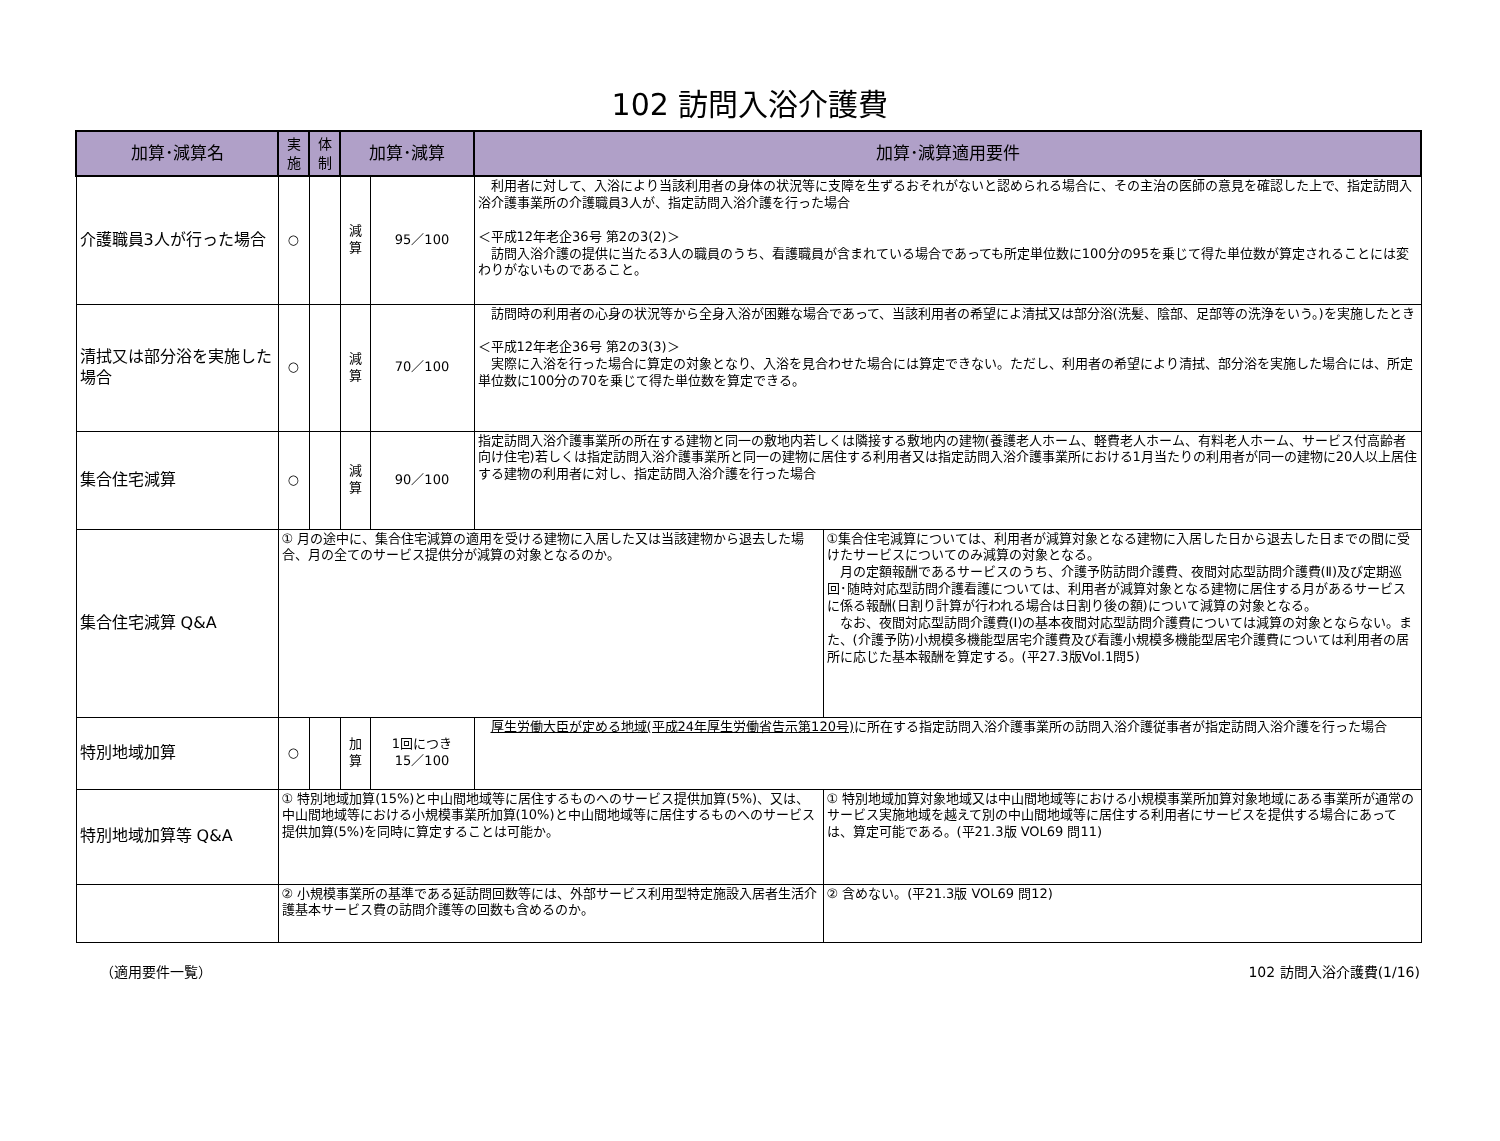102 訪問入浴介護費
| 加算･減算名 | 実 施 | 体 制 | 加算･減算 | | 加算･減算適用要件 | |
| --- | --- | --- | --- | --- | --- | --- |
| 介護職員3人が行った場合 | ○ | | 減 算 | 95／100 | 利用者に対して、入浴により当該利用者の身体の状況等に支障を生ずるおそれがないと認められる場合に、その主治の医師の意見を確認した上で、指定訪問入浴介護事業所の介護職員3人が、指定訪問入浴介護を行った場合 ＜平成12年老企36号 第2の3(2)＞ 訪問入浴介護の提供に当たる3人の職員のうち、看護職員が含まれている場合であっても所定単位数に100分の95を乗じて得た単位数が算定されることには変わりがないものであること。 | |
| 清拭又は部分浴を実施した場合 | ○ | | 減 算 | 70／100 | 訪問時の利用者の心身の状況等から全身入浴が困難な場合であって、当該利用者の希望によ清拭又は部分浴(洗髪、陰部、足部等の洗浄をいう。)を実施したとき ＜平成12年老企36号 第2の3(3)＞ 実際に入浴を行った場合に算定の対象となり、入浴を見合わせた場合には算定できない。ただし、利用者の希望により清拭、部分浴を実施した場合には、所定単位数に100分の70を乗じて得た単位数を算定できる。 | |
| 集合住宅減算 | ○ | | 減 算 | 90／100 | 指定訪問入浴介護事業所の所在する建物と同一の敷地内若しくは隣接する敷地内の建物(養護老人ホーム、軽費老人ホーム、有料老人ホーム、サービス付高齢者向け住宅)若しくは指定訪問入浴介護事業所と同一の建物に居住する利用者又は指定訪問入浴介護事業所における1月当たりの利用者が同一の建物に20人以上居住する建物の利用者に対し、指定訪問入浴介護を行った場合 | |
| 集合住宅減算 Q&A | ① 月の途中に、集合住宅減算の適用を受ける建物に入居した又は当該建物から退去した場合、月の全てのサービス提供分が減算の対象となるのか。 | | | | | ①集合住宅減算については、利用者が減算対象となる建物に入居した日から退去した日までの間に受けたサービスについてのみ減算の対象となる。 月の定額報酬であるサービスのうち、介護予防訪問介護費、夜間対応型訪問介護費(Ⅱ)及び定期巡回･随時対応型訪問介護看護については、利用者が減算対象となる建物に居住する月があるサービスに係る報酬(日割り計算が行われる場合は日割り後の額)について減算の対象となる。 なお、夜間対応型訪問介護費(Ⅰ)の基本夜間対応型訪問介護費については減算の対象とならない。また、(介護予防)小規模多機能型居宅介護費及び看護小規模多機能型居宅介護費については利用者の居所に応じた基本報酬を算定する。(平27.3版Vol.1問5) |
| 特別地域加算 | ○ | | 加 算 | 1回につき 15／100 | 厚生労働大臣が定める地域(平成24年厚生労働省告示第120号) に所在する指定訪問入浴介護事業所の訪問入浴介護従事者が指定訪問入浴介護を行った場合 | |
| 特別地域加算等 Q&A | ① 特別地域加算(15%)と中山間地域等に居住するものへのサービス提供加算(5%)、又は、中山間地域等における小規模事業所加算(10%)と中山間地域等に居住するものへのサービス提供加算(5%)を同時に算定することは可能か。 | | | | | ① 特別地域加算対象地域又は中山間地域等における小規模事業所加算対象地域にある事業所が通常のサービス実施地域を越えて別の中山間地域等に居住する利用者にサービスを提供する場合にあっては、算定可能である。(平21.3版 VOL69 問11) |
| | ② 小規模事業所の基準である延訪問回数等には、外部サービス利用型特定施設入居者生活介護基本サービス費の訪問介護等の回数も含めるのか。 | | | | | ② 含めない。(平21.3版 VOL69 問12) |
（適用要件一覧） 102 訪問入浴介護費(1/16)